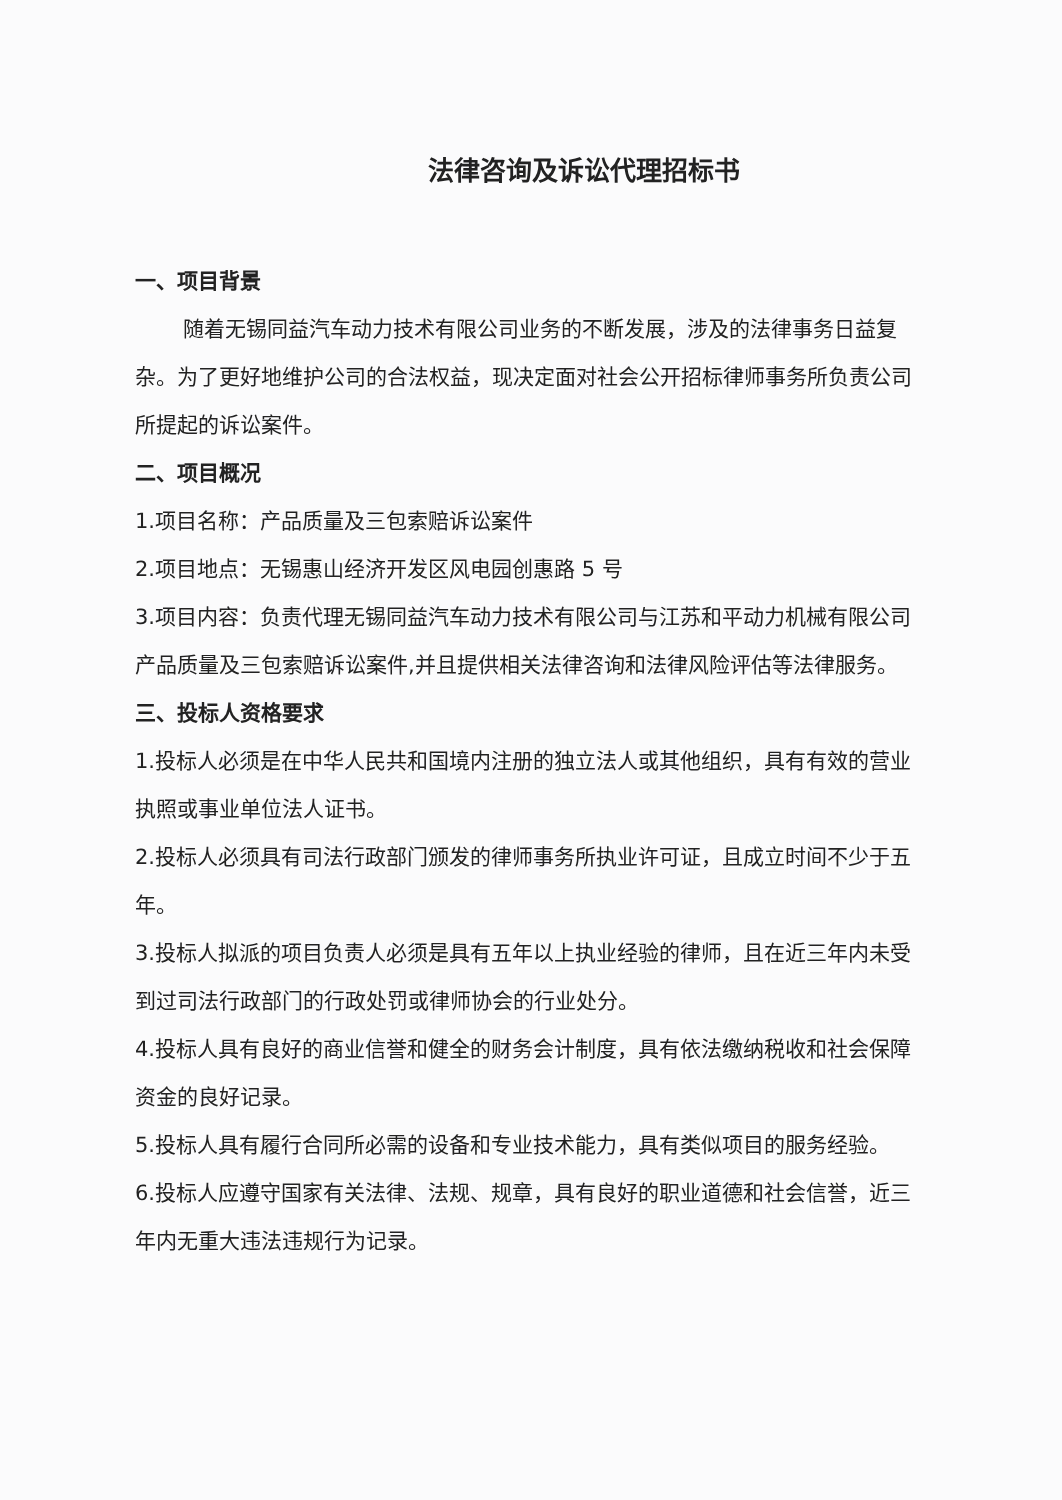法律咨询及诉讼代理招标书
一、项目背景
随着无锡同益汽车动力技术有限公司业务的不断发展，涉及的法律事务日益复杂。为了更好地维护公司的合法权益，现决定面对社会公开招标律师事务所负责公司所提起的诉讼案件。
二、项目概况
1.项目名称：产品质量及三包索赔诉讼案件
2.项目地点：无锡惠山经济开发区风电园创惠路 5 号
3.项目内容：负责代理无锡同益汽车动力技术有限公司与江苏和平动力机械有限公司产品质量及三包索赔诉讼案件,并且提供相关法律咨询和法律风险评估等法律服务。
三、投标人资格要求
1.投标人必须是在中华人民共和国境内注册的独立法人或其他组织，具有有效的营业执照或事业单位法人证书。
2.投标人必须具有司法行政部门颁发的律师事务所执业许可证，且成立时间不少于五年。
3.投标人拟派的项目负责人必须是具有五年以上执业经验的律师，且在近三年内未受到过司法行政部门的行政处罚或律师协会的行业处分。
4.投标人具有良好的商业信誉和健全的财务会计制度，具有依法缴纳税收和社会保障资金的良好记录。
5.投标人具有履行合同所必需的设备和专业技术能力，具有类似项目的服务经验。
6.投标人应遵守国家有关法律、法规、规章，具有良好的职业道德和社会信誉，近三年内无重大违法违规行为记录。